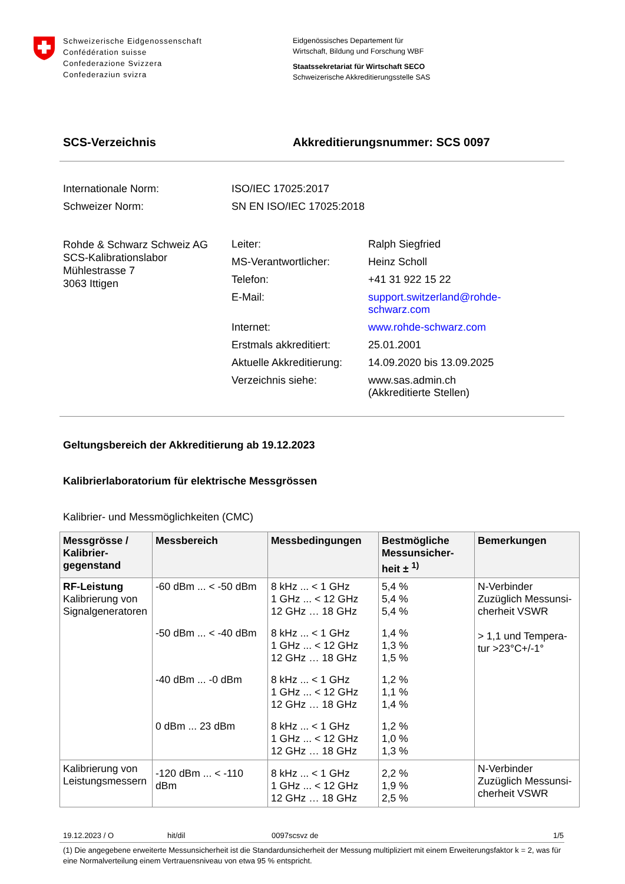Schweizerische Eidgenossenschaft
Confédération suisse
Confederazione Svizzera
Confederaziun svizra
Eidgenössisches Departement für
Wirtschaft, Bildung und Forschung WBF
Staatssekretariat für Wirtschaft SECO
Schweizerische Akkreditierungsstelle SAS
SCS-Verzeichnis Akkreditierungsnummer: SCS 0097
| Internationale Norm: | ISO/IEC 17025:2017 |
| Schweizer Norm: | SN EN ISO/IEC 17025:2018 |
| Rohde & Schwarz Schweiz AG SCS-Kalibrationslabor Mühlestrasse 7 3063 Ittigen | Leiter: | Ralph Siegfried |
| | MS-Verantwortlicher: | Heinz Scholl |
| | Telefon: | +41 31 922 15 22 |
| | E-Mail: | support.switzerland@rohde- schwarz.com |
| | Internet: | www.rohde-schwarz.com |
| | Erstmals akkreditiert: | 25.01.2001 |
| | Aktuelle Akkreditierung: | 14.09.2020 bis 13.09.2025 |
| | Verzeichnis siehe: | www.sas.admin.ch (Akkreditierte Stellen) |
Geltungsbereich der Akkreditierung ab 19.12.2023
Kalibrierlaboratorium für elektrische Messgrössen
Kalibrier- und Messmöglichkeiten (CMC)
| Messgrösse / Kalibrier- gegenstand | Messbereich | Messbedingungen | Bestmögliche Messunsicher-heit ± <sup>1)</sup> | Bemerkungen |
| --- | --- | --- | --- | --- |
| RF-Leistung Kalibrierung von Signalgeneratoren | -60 dBm ... < -50 dBm | 8 kHz ... < 1 GHz 1 GHz ... < 12 GHz 12 GHz … 18 GHz | 5,4 % 5,4 % 5,4 % | N-Verbinder Zuzüglich Messunsi-cherheit VSWR > 1,1 und Tempera-tur >23°C+/-1° |
| | -50 dBm ... < -40 dBm | 8 kHz ... < 1 GHz 1 GHz ... < 12 GHz 12 GHz … 18 GHz | 1,4 % 1,3 % 1,5 % | |
| | -40 dBm ... -0 dBm | 8 kHz ... < 1 GHz 1 GHz ... < 12 GHz 12 GHz … 18 GHz | 1,2 % 1,1 % 1,4 % | |
| | 0 dBm ... 23 dBm | 8 kHz ... < 1 GHz 1 GHz ... < 12 GHz 12 GHz … 18 GHz | 1,2 % 1,0 % 1,3 % | |
| Kalibrierung von Leistungsmessern | -120 dBm ... < -110 dBm | 8 kHz ... < 1 GHz 1 GHz ... < 12 GHz 12 GHz … 18 GHz | 2,2 % 1,9 % 2,5 % | N-Verbinder Zuzüglich Messunsi-cherheit VSWR |
19.12.2023 / O hit/dil 0097scsvz de 1/5
(1) Die angegebene erweiterte Messunsicherheit ist die Standardunsicherheit der Messung multipliziert mit einem Erweiterungsfaktor k = 2, was für eine Normalverteilung einem Vertrauensniveau von etwa 95 % entspricht.